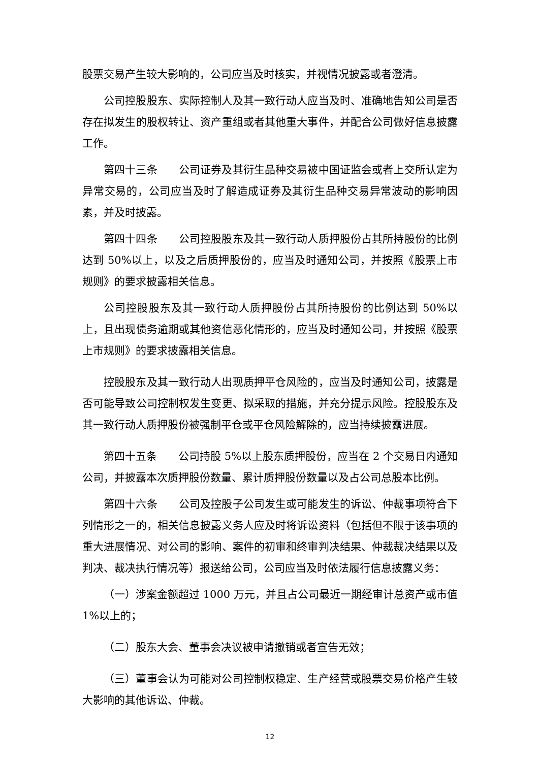股票交易产生较大影响的，公司应当及时核实，并视情况披露或者澄清。
公司控股股东、实际控制人及其一致行动人应当及时、准确地告知公司是否存在拟发生的股权转让、资产重组或者其他重大事件，并配合公司做好信息披露工作。
第四十三条　　公司证券及其衍生品种交易被中国证监会或者上交所认定为异常交易的，公司应当及时了解造成证券及其衍生品种交易异常波动的影响因素，并及时披露。
第四十四条　　公司控股股东及其一致行动人质押股份占其所持股份的比例达到 50%以上，以及之后质押股份的，应当及时通知公司，并按照《股票上市规则》的要求披露相关信息。
公司控股股东及其一致行动人质押股份占其所持股份的比例达到 50%以上，且出现债务逾期或其他资信恶化情形的，应当及时通知公司，并按照《股票上市规则》的要求披露相关信息。
控股股东及其一致行动人出现质押平仓风险的，应当及时通知公司，披露是否可能导致公司控制权发生变更、拟采取的措施，并充分提示风险。控股股东及其一致行动人质押股份被强制平仓或平仓风险解除的，应当持续披露进展。
第四十五条　　公司持股 5%以上股东质押股份，应当在 2 个交易日内通知公司，并披露本次质押股份数量、累计质押股份数量以及占公司总股本比例。
第四十六条　　公司及控股子公司发生或可能发生的诉讼、仲裁事项符合下列情形之一的，相关信息披露义务人应及时将诉讼资料（包括但不限于该事项的重大进展情况、对公司的影响、案件的初审和终审判决结果、仲裁裁决结果以及判决、裁决执行情况等）报送给公司，公司应当及时依法履行信息披露义务：
（一）涉案金额超过 1000 万元，并且占公司最近一期经审计总资产或市值 1%以上的；
（二）股东大会、董事会决议被申请撤销或者宣告无效；
（三）董事会认为可能对公司控制权稳定、生产经营或股票交易价格产生较大影响的其他诉讼、仲裁。
12